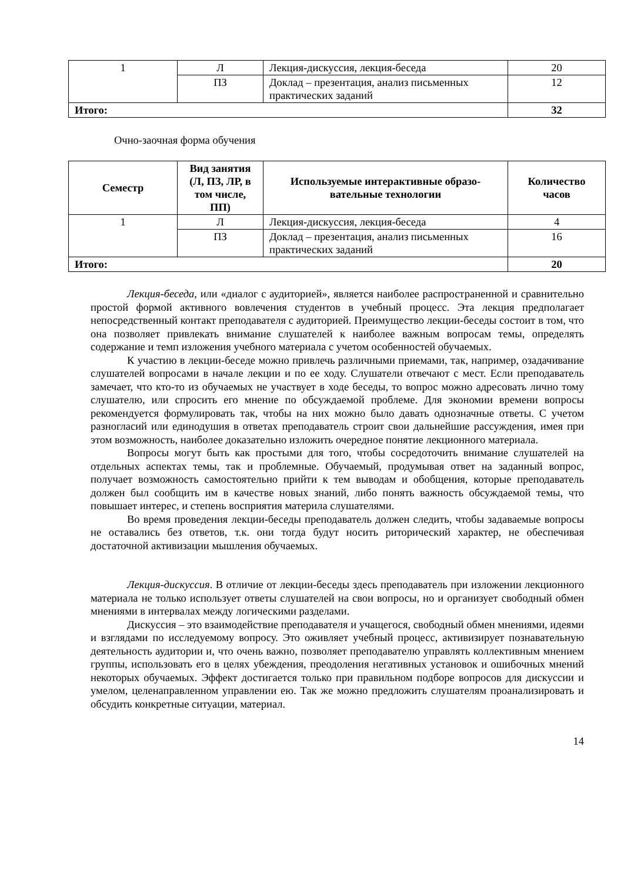| 1 | Л | Лекция-дискуссия, лекция-беседа | 20 |
| | ПЗ | Доклад – презентация, анализ письменных практических заданий | 12 |
| Итого: | | | 32 |
Очно-заочная форма обучения
| Семестр | Вид занятия (Л, ПЗ, ЛР, в том числе, ПП) | Используемые интерактивные образо-вательные технологии | Количество часов |
| --- | --- | --- | --- |
| 1 | Л | Лекция-дискуссия, лекция-беседа | 4 |
| | ПЗ | Доклад – презентация, анализ письменных практических заданий | 16 |
| Итого: | | | 20 |
Лекция-беседа, или «диалог с аудиторией», является наиболее распространенной и сравнительно простой формой активного вовлечения студентов в учебный процесс. Эта лекция предполагает непосредственный контакт преподавателя с аудиторией. Преимущество лекции-беседы состоит в том, что она позволяет привлекать внимание слушателей к наиболее важным вопросам темы, определять содержание и темп изложения учебного материала с учетом особенностей обучаемых.
К участию в лекции-беседе можно привлечь различными приемами, так, например, озадачивание слушателей вопросами в начале лекции и по ее ходу. Слушатели отвечают с мест. Если преподаватель замечает, что кто-то из обучаемых не участвует в ходе беседы, то вопрос можно адресовать лично тому слушателю, или спросить его мнение по обсуждаемой проблеме. Для экономии времени вопросы рекомендуется формулировать так, чтобы на них можно было давать однозначные ответы. С учетом разногласий или единодушия в ответах преподаватель строит свои дальнейшие рассуждения, имея при этом возможность, наиболее доказательно изложить очередное понятие лекционного материала.
Вопросы могут быть как простыми для того, чтобы сосредоточить внимание слушателей на отдельных аспектах темы, так и проблемные. Обучаемый, продумывая ответ на заданный вопрос, получает возможность самостоятельно прийти к тем выводам и обобщения, которые преподаватель должен был сообщить им в качестве новых знаний, либо понять важность обсуждаемой темы, что повышает интерес, и степень восприятия материла слушателями.
Во время проведения лекции-беседы преподаватель должен следить, чтобы задаваемые вопросы не оставались без ответов, т.к. они тогда будут носить риторический характер, не обеспечивая достаточной активизации мышления обучаемых.
Лекция-дискуссия. В отличие от лекции-беседы здесь преподаватель при изложении лекционного материала не только использует ответы слушателей на свои вопросы, но и организует свободный обмен мнениями в интервалах между логическими разделами.
Дискуссия – это взаимодействие преподавателя и учащегося, свободный обмен мнениями, идеями и взглядами по исследуемому вопросу. Это оживляет учебный процесс, активизирует познавательную деятельность аудитории и, что очень важно, позволяет преподавателю управлять коллективным мнением группы, использовать его в целях убеждения, преодоления негативных установок и ошибочных мнений некоторых обучаемых. Эффект достигается только при правильном подборе вопросов для дискуссии и умелом, целенаправленном управлении ею. Так же можно предложить слушателям проанализировать и обсудить конкретные ситуации, материал.
14